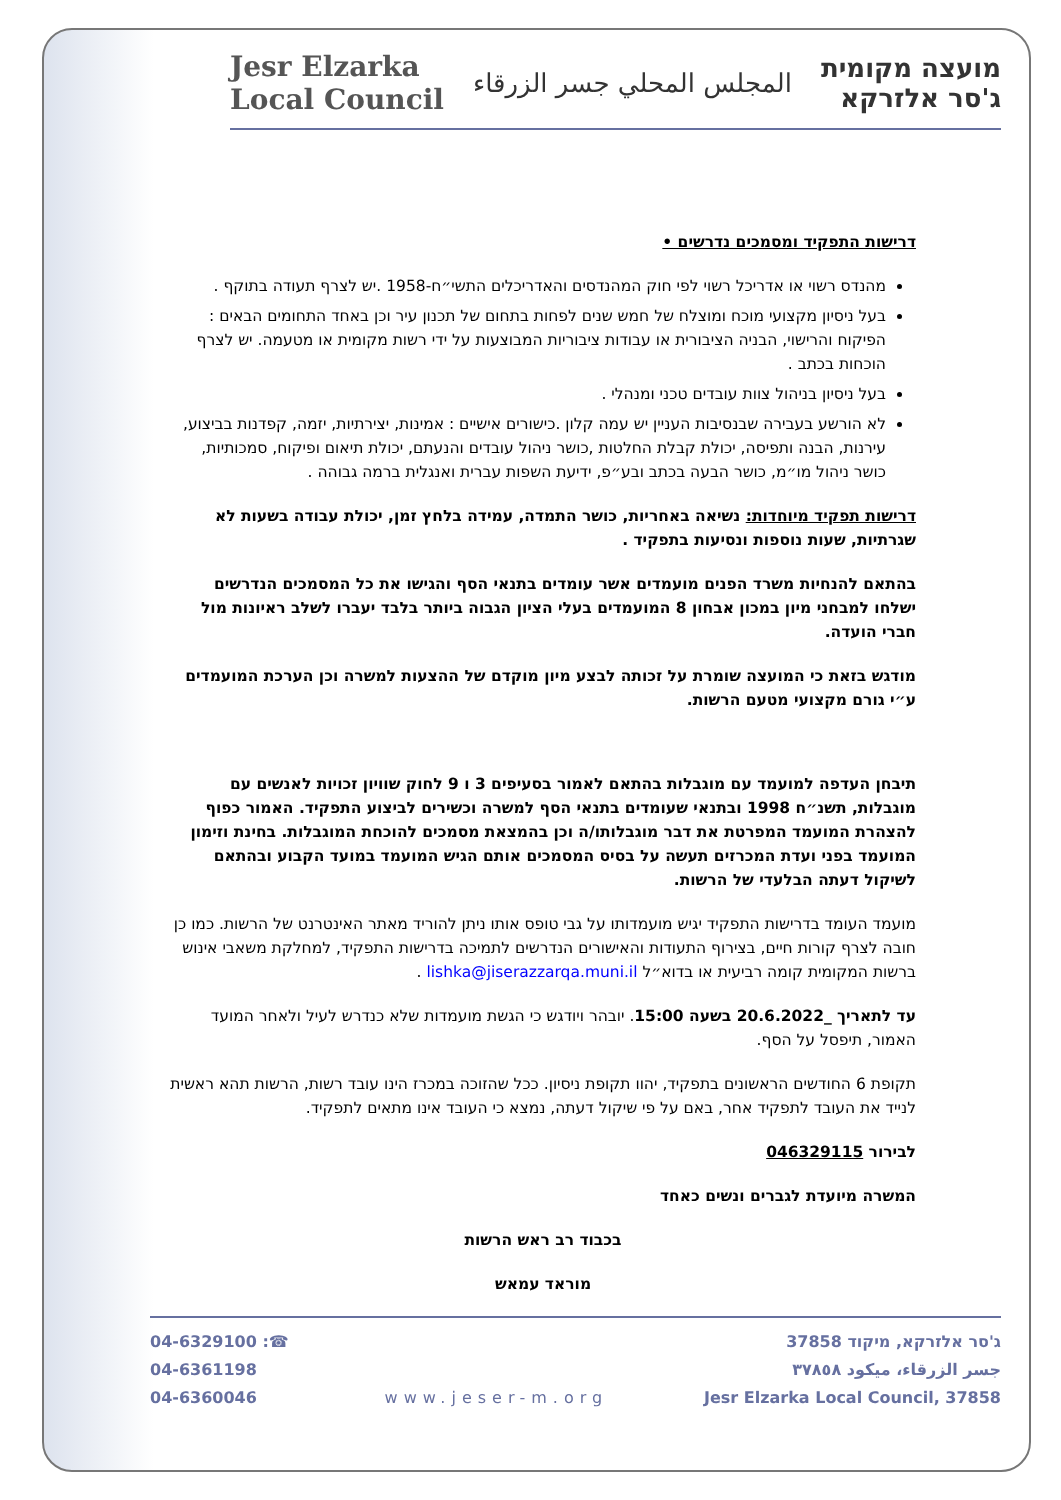מועצה מקומית
ג'סר אלזרקא
المجلس المحلي جسر الزرقاء
Jesr Elzarka
Local Council
דרישות התפקיד ומסמכים נדרשים •
מהנדס רשוי או אדריכל רשוי לפי חוק המהנדסים והאדריכלים התשי״ח-1958 .יש לצרף תעודה בתוקף .
בעל ניסיון מקצועי מוכח ומוצלח של חמש שנים לפחות בתחום של תכנון עיר וכן באחד התחומים הבאים : הפיקוח והרישוי, הבניה הציבורית או עבודות ציבוריות המבוצעות על ידי רשות מקומית או מטעמה. יש לצרף הוכחות בכתב .
בעל ניסיון בניהול צוות עובדים טכני ומנהלי .
לא הורשע בעבירה שבנסיבות העניין יש עמה קלון .כישורים אישיים : אמינות, יצירתיות, יזמה, קפדנות בביצוע, עירנות, הבנה ותפיסה, יכולת קבלת החלטות ,כושר ניהול עובדים והנעתם, יכולת תיאום ופיקוח, סמכותיות, כושר ניהול מו״מ, כושר הבעה בכתב ובע״פ, ידיעת השפות עברית ואנגלית ברמה גבוהה .
דרישות תפקיד מיוחדות: נשיאה באחריות, כושר התמדה, עמידה בלחץ זמן, יכולת עבודה בשעות לא שגרתיות, שעות נוספות ונסיעות בתפקיד .
בהתאם להנחיות משרד הפנים מועמדים אשר עומדים בתנאי הסף והגישו את כל המסמכים הנדרשים ישלחו למבחני מיון במכון אבחון 8 המועמדים בעלי הציון הגבוה ביותר בלבד יעברו לשלב ראיונות מול חברי הועדה.
מודגש בזאת כי המועצה שומרת על זכותה לבצע מיון מוקדם של ההצעות למשרה וכן הערכת המועמדים ע״י גורם מקצועי מטעם הרשות.
תיבחן העדפה למועמד עם מוגבלות בהתאם לאמור בסעיפים 3 ו 9 לחוק שוויון זכויות לאנשים עם מוגבלות, תשנ״ח 1998 ובתנאי שעומדים בתנאי הסף למשרה וכשירים לביצוע התפקיד. האמור כפוף להצהרת המועמד המפרטת את דבר מוגבלותו/ה וכן בהמצאת מסמכים להוכחת המוגבלות. בחינת וזימון המועמד בפני ועדת המכרזים תעשה על בסיס המסמכים אותם הגיש המועמד במועד הקבוע ובהתאם לשיקול דעתה הבלעדי של הרשות.
מועמד העומד בדרישות התפקיד יגיש מועמדותו על גבי טופס אותו ניתן להוריד מאתר האינטרנט של הרשות. כמו כן חובה לצרף קורות חיים, בצירוף התעודות והאישורים הנדרשים לתמיכה בדרישות התפקיד, למחלקת משאבי אינוש ברשות המקומית קומה רביעית או בדוא״ל lishka@jiserazzarqa.muni.il .
עד לתאריך _20.6.2022 בשעה 15:00. יובהר ויודגש כי הגשת מועמדות שלא כנדרש לעיל ולאחר המועד האמור, תיפסל על הסף.
תקופת 6 החודשים הראשונים בתפקיד, יהוו תקופת ניסיון. ככל שהזוכה במכרז הינו עובד רשות, הרשות תהא ראשית לנייד את העובד לתפקיד אחר, באם על פי שיקול דעתה, נמצא כי העובד אינו מתאים לתפקיד.
לבירור 046329115
המשרה מיועדת לגברים ונשים כאחד
בכבוד רב ראש הרשות
מוראד עמאש
ג'סר אלזרקא, מיקוד 37858
جسر الزرقاء، ميكود ٣٧٨٥٨
Jesr Elzarka Local Council, 37858
www.jeser-m.org 04-6329100 :☎
04-6361198
04-6360046